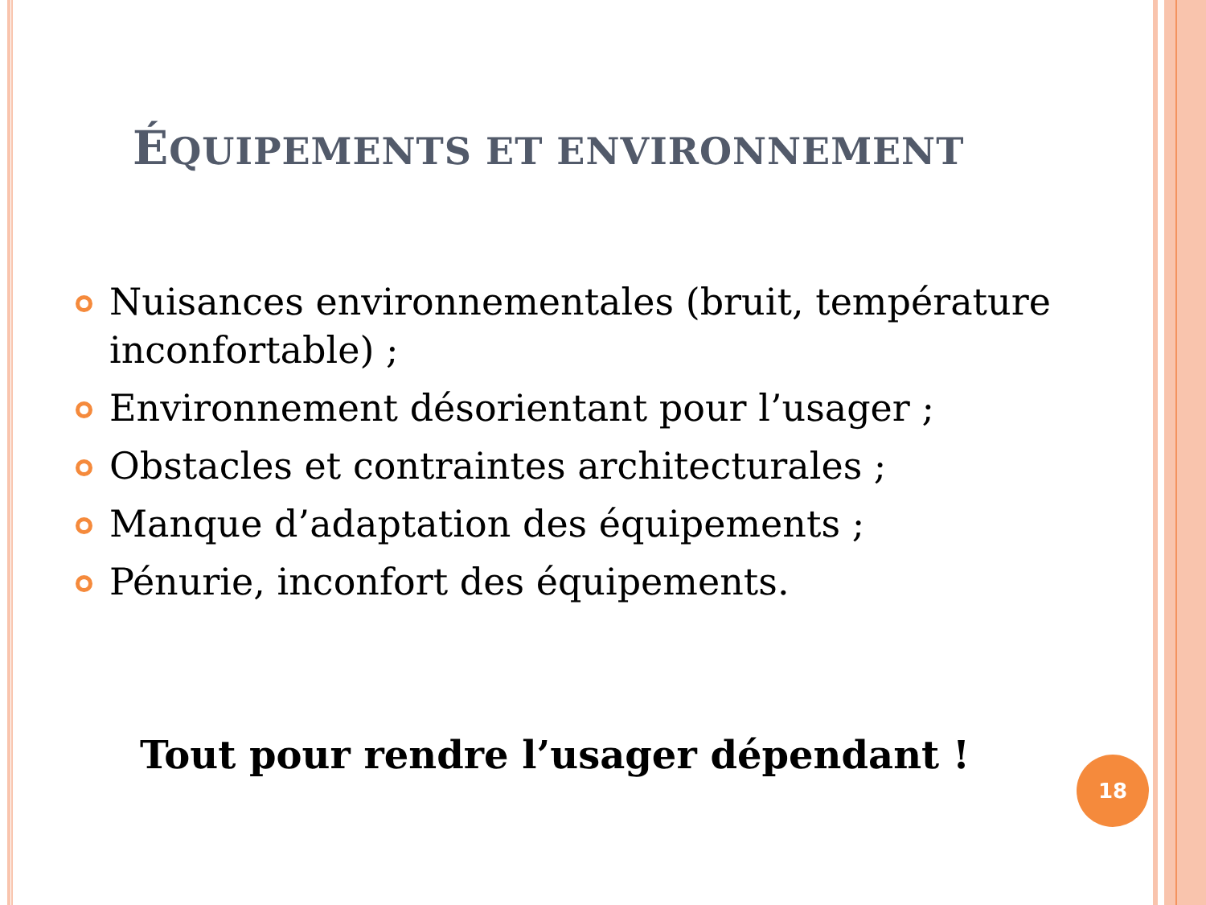ÉQUIPEMENTS ET ENVIRONNEMENT
Nuisances environnementales (bruit, température inconfortable) ;
Environnement désorientant pour l’usager ;
Obstacles et contraintes architecturales ;
Manque d’adaptation des équipements ;
Pénurie, inconfort des équipements.
Tout pour rendre l’usager dépendant ! 18